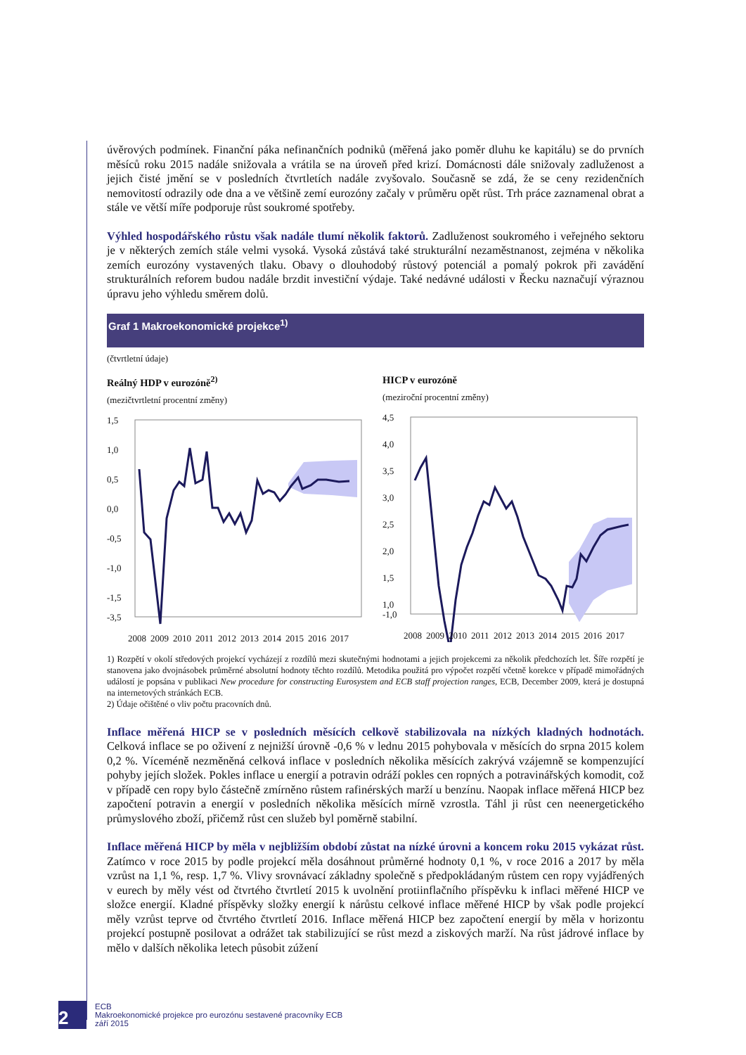úvěrových podmínek. Finanční páka nefinančních podniků (měřená jako poměr dluhu ke kapitálu) se do prvních měsíců roku 2015 nadále snižovala a vrátila se na úroveň před krizí. Domácnosti dále snižovaly zadluženost a jejich čisté jmění se v posledních čtvrtletích nadále zvyšovalo. Současně se zdá, že se ceny rezidenčních nemovitostí odrazily ode dna a ve většině zemí eurozóny začaly v průměru opět růst. Trh práce zaznamenal obrat a stále ve větší míře podporuje růst soukromé spotřeby.
Výhled hospodářského růstu však nadále tlumí několik faktorů. Zadluženost soukromého i veřejného sektoru je v některých zemích stále velmi vysoká. Vysoká zůstává také strukturální nezaměstnanost, zejména v několika zemích eurozóny vystavených tlaku. Obavy o dlouhodobý růstový potenciál a pomalý pokrok při zavádění strukturálních reforem budou nadále brzdit investiční výdaje. Také nedávné události v Řecku naznačují výraznou úpravu jeho výhledu směrem dolů.
Graf 1 Makroekonomické projekce<sup>1)</sup>
(čtvrtletní údaje)
Reálný HDP v eurozóně<sup>2)</sup>
(mezičtvrtletní procentní změny)
1,5
1,0
0,5
0,0
-0,5
-1,0
-1,5
-3,5
2008
2009
2010
2011
2012
2013
2014
2015
2016
2017
HICP v eurozóně
(meziroční procentní změny)
4,5
4,0
3,5
3,0
2,5
2,0
1,5
1,0
-1,0
2008
2009
2010
2011
2012
2013
2014
2015
2016
2017
1) Rozpětí v okolí středových projekcí vycházejí z rozdílů mezi skutečnými hodnotami a jejich projekcemi za několik předchozích let. Šíře rozpětí je stanovena jako dvojnásobek průměrné absolutní hodnoty těchto rozdílů. Metodika použitá pro výpočet rozpětí včetně korekce v případě mimořádných událostí je popsána v publikaci New procedure for constructing Eurosystem and ECB staff projection ranges, ECB, December 2009, která je dostupná na internetových stránkách ECB.
2) Údaje očištěné o vliv počtu pracovních dnů.
Inflace měřená HICP se v posledních měsících celkově stabilizovala na nízkých kladných hodnotách. Celková inflace se po oživení z nejnižší úrovně -0,6 % v lednu 2015 pohybovala v měsících do srpna 2015 kolem 0,2 %. Víceméně nezměněná celková inflace v posledních několika měsících zakrývá vzájemně se kompenzující pohyby jejích složek. Pokles inflace u energií a potravin odráží pokles cen ropných a potravinářských komodit, což v případě cen ropy bylo částečně zmírněno růstem rafinérských marží u benzínu. Naopak inflace měřená HICP bez započtení potravin a energií v posledních několika měsících mírně vzrostla. Táhl ji růst cen neenergetického průmyslového zboží, přičemž růst cen služeb byl poměrně stabilní.
Inflace měřená HICP by měla v nejbližším období zůstat na nízké úrovni a koncem roku 2015 vykázat růst. Zatímco v roce 2015 by podle projekcí měla dosáhnout průměrné hodnoty 0,1 %, v roce 2016 a 2017 by měla vzrůst na 1,1 %, resp. 1,7 %. Vlivy srovnávací základny společně s předpokládaným růstem cen ropy vyjádřených v eurech by měly vést od čtvrtého čtvrtletí 2015 k uvolnění protiinflačního příspěvku k inflaci měřené HICP ve složce energií. Kladné příspěvky složky energií k nárůstu celkové inflace měřené HICP by však podle projekcí měly vzrůst teprve od čtvrtého čtvrtletí 2016. Inflace měřená HICP bez započtení energií by měla v horizontu projekcí postupně posilovat a odrážet tak stabilizující se růst mezd a ziskových marží. Na růst jádrové inflace by mělo v dalších několika letech působit zúžení
2
ECB
Makroekonomické projekce pro eurozónu sestavené pracovníky ECB
září 2015